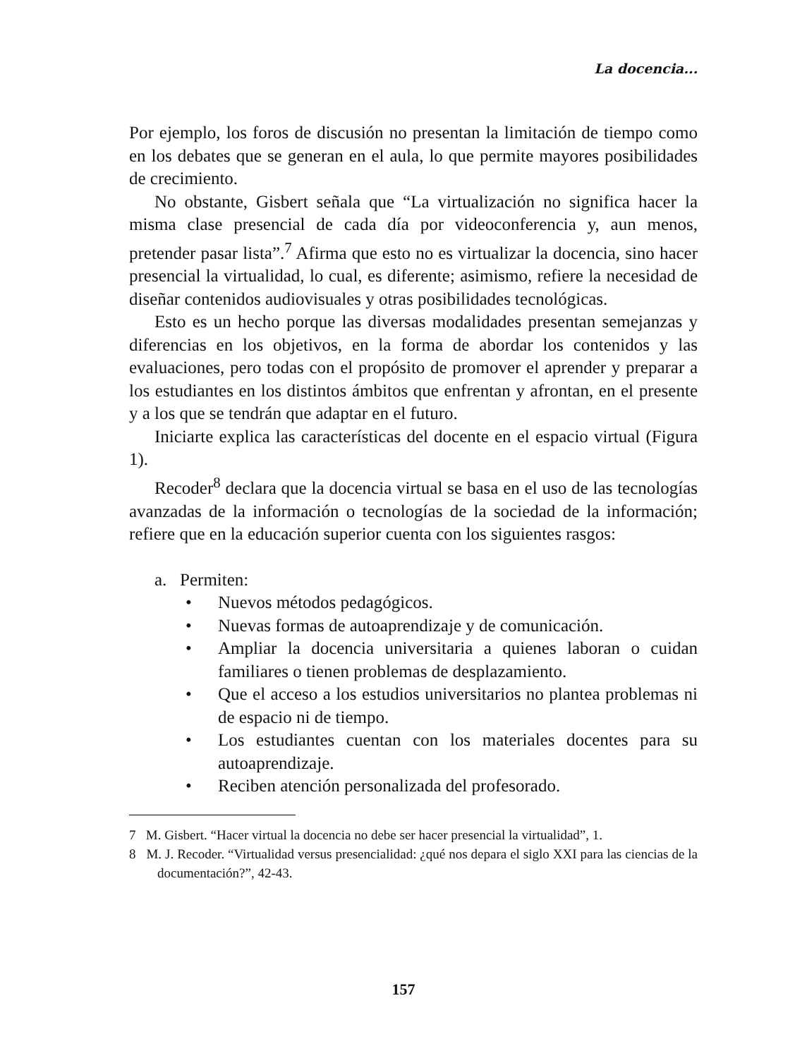La docencia...
Por ejemplo, los foros de discusión no presentan la limitación de tiempo como en los debates que se generan en el aula, lo que permite mayores posibilidades de crecimiento.
No obstante, Gisbert señala que “La virtualización no significa hacer la misma clase presencial de cada día por videoconferencia y, aun menos, pretender pasar lista”.<sup>7</sup> Afirma que esto no es virtualizar la docencia, sino hacer presencial la virtualidad, lo cual, es diferente; asimismo, refiere la necesidad de diseñar contenidos audiovisuales y otras posibilidades tecnológicas.
Esto es un hecho porque las diversas modalidades presentan semejanzas y diferencias en los objetivos, en la forma de abordar los contenidos y las evaluaciones, pero todas con el propósito de promover el aprender y preparar a los estudiantes en los distintos ámbitos que enfrentan y afrontan, en el presente y a los que se tendrán que adaptar en el futuro.
Iniciarte explica las características del docente en el espacio virtual (Figura 1).
Recoder<sup>8</sup> declara que la docencia virtual se basa en el uso de las tecnologías avanzadas de la información o tecnologías de la sociedad de la información; refiere que en la educación superior cuenta con los siguientes rasgos:
a. Permiten:
• Nuevos métodos pedagógicos.
• Nuevas formas de autoaprendizaje y de comunicación.
• Ampliar la docencia universitaria a quienes laboran o cuidan familiares o tienen problemas de desplazamiento.
• Que el acceso a los estudios universitarios no plantea problemas ni de espacio ni de tiempo.
• Los estudiantes cuentan con los materiales docentes para su autoaprendizaje.
• Reciben atención personalizada del profesorado.
7 M. Gisbert. “Hacer virtual la docencia no debe ser hacer presencial la virtualidad”, 1.
8 M. J. Recoder. “Virtualidad versus presencialidad: ¿qué nos depara el siglo XXI para las ciencias de la documentación?”, 42-43.
157